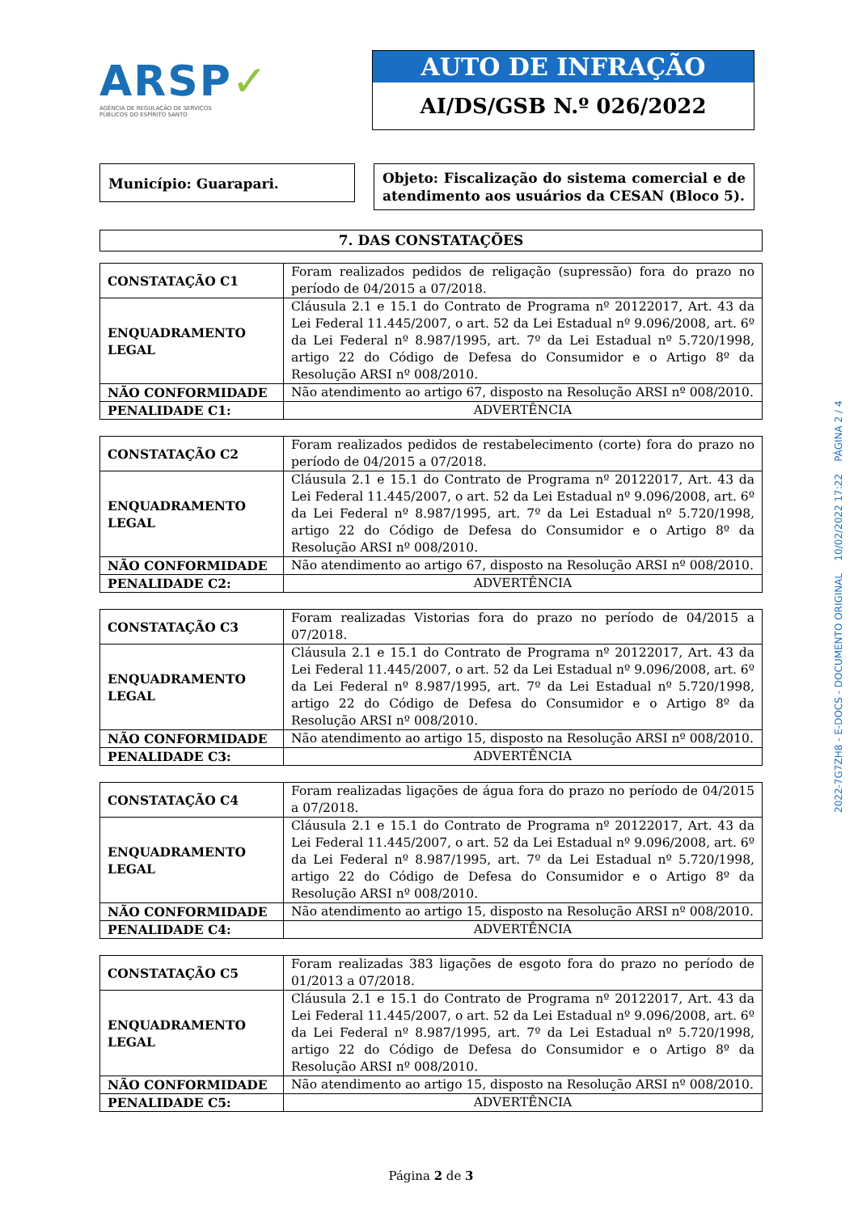ARSP✓
AGÊNCIA DE REGULAÇÃO DE SERVIÇOS
PÚBLICOS DO ESPÍRITO SANTO
AUTO DE INFRAÇÃO
AI/DS/GSB N.º 026/2022
Município: Guarapari.
Objeto: Fiscalização do sistema comercial e de atendimento aos usuários da CESAN (Bloco 5).
| 7. DAS CONSTATAÇÕES |
| CONSTATAÇÃO C1 | Foram realizados pedidos de religação (supressão) fora do prazo no período de 04/2015 a 07/2018. |
| ENQUADRAMENTO LEGAL | Cláusula 2.1 e 15.1 do Contrato de Programa nº 20122017, Art. 43 da Lei Federal 11.445/2007, o art. 52 da Lei Estadual nº 9.096/2008, art. 6º da Lei Federal nº 8.987/1995, art. 7º da Lei Estadual nº 5.720/1998, artigo 22 do Código de Defesa do Consumidor e o Artigo 8º da Resolução ARSI nº 008/2010. |
| NÃO CONFORMIDADE | Não atendimento ao artigo 67, disposto na Resolução ARSI nº 008/2010. |
| PENALIDADE C1: | ADVERTÊNCIA |
| CONSTATAÇÃO C2 | Foram realizados pedidos de restabelecimento (corte) fora do prazo no período de 04/2015 a 07/2018. |
| ENQUADRAMENTO LEGAL | Cláusula 2.1 e 15.1 do Contrato de Programa nº 20122017, Art. 43 da Lei Federal 11.445/2007, o art. 52 da Lei Estadual nº 9.096/2008, art. 6º da Lei Federal nº 8.987/1995, art. 7º da Lei Estadual nº 5.720/1998, artigo 22 do Código de Defesa do Consumidor e o Artigo 8º da Resolução ARSI nº 008/2010. |
| NÃO CONFORMIDADE | Não atendimento ao artigo 67, disposto na Resolução ARSI nº 008/2010. |
| PENALIDADE C2: | ADVERTÊNCIA |
| CONSTATAÇÃO C3 | Foram realizadas Vistorias fora do prazo no período de 04/2015 a 07/2018. |
| ENQUADRAMENTO LEGAL | Cláusula 2.1 e 15.1 do Contrato de Programa nº 20122017, Art. 43 da Lei Federal 11.445/2007, o art. 52 da Lei Estadual nº 9.096/2008, art. 6º da Lei Federal nº 8.987/1995, art. 7º da Lei Estadual nº 5.720/1998, artigo 22 do Código de Defesa do Consumidor e o Artigo 8º da Resolução ARSI nº 008/2010. |
| NÃO CONFORMIDADE | Não atendimento ao artigo 15, disposto na Resolução ARSI nº 008/2010. |
| PENALIDADE C3: | ADVERTÊNCIA |
| CONSTATAÇÃO C4 | Foram realizadas ligações de água fora do prazo no período de 04/2015 a 07/2018. |
| ENQUADRAMENTO LEGAL | Cláusula 2.1 e 15.1 do Contrato de Programa nº 20122017, Art. 43 da Lei Federal 11.445/2007, o art. 52 da Lei Estadual nº 9.096/2008, art. 6º da Lei Federal nº 8.987/1995, art. 7º da Lei Estadual nº 5.720/1998, artigo 22 do Código de Defesa do Consumidor e o Artigo 8º da Resolução ARSI nº 008/2010. |
| NÃO CONFORMIDADE | Não atendimento ao artigo 15, disposto na Resolução ARSI nº 008/2010. |
| PENALIDADE C4: | ADVERTÊNCIA |
| CONSTATAÇÃO C5 | Foram realizadas 383 ligações de esgoto fora do prazo no período de 01/2013 a 07/2018. |
| ENQUADRAMENTO LEGAL | Cláusula 2.1 e 15.1 do Contrato de Programa nº 20122017, Art. 43 da Lei Federal 11.445/2007, o art. 52 da Lei Estadual nº 9.096/2008, art. 6º da Lei Federal nº 8.987/1995, art. 7º da Lei Estadual nº 5.720/1998, artigo 22 do Código de Defesa do Consumidor e o Artigo 8º da Resolução ARSI nº 008/2010. |
| NÃO CONFORMIDADE | Não atendimento ao artigo 15, disposto na Resolução ARSI nº 008/2010. |
| PENALIDADE C5: | ADVERTÊNCIA |
Página 2 de 3
2022-7G7ZH8 - E-DOCS - DOCUMENTO ORIGINAL 10/02/2022 17:22 PÁGINA 2 / 4